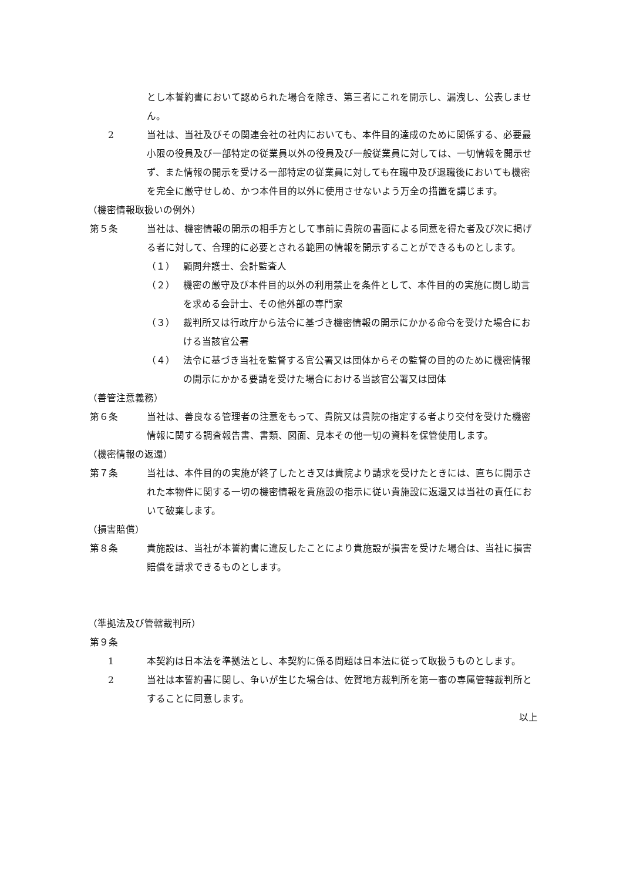とし本誓約書において認められた場合を除き、第三者にこれを開示し、漏洩し、公表しません。
2 当社は、当社及びその関連会社の社内においても、本件目的達成のために関係する、必要最小限の役員及び一部特定の従業員以外の役員及び一般従業員に対しては、一切情報を開示せず、また情報の開示を受ける一部特定の従業員に対しても在職中及び退職後においても機密を完全に厳守せしめ、かつ本件目的以外に使用させないよう万全の措置を講じます。
（機密情報取扱いの例外）
第５条 当社は、機密情報の開示の相手方として事前に貴院の書面による同意を得た者及び次に掲げる者に対して、合理的に必要とされる範囲の情報を開示することができるものとします。
（１） 顧問弁護士、会計監査人
（２） 機密の厳守及び本件目的以外の利用禁止を条件として、本件目的の実施に関し助言を求める会計士、その他外部の専門家
（３） 裁判所又は行政庁から法令に基づき機密情報の開示にかかる命令を受けた場合における当該官公署
（４） 法令に基づき当社を監督する官公署又は団体からその監督の目的のために機密情報の開示にかかる要請を受けた場合における当該官公署又は団体
（善管注意義務）
第６条 当社は、善良なる管理者の注意をもって、貴院又は貴院の指定する者より交付を受けた機密情報に関する調査報告書、書類、図面、見本その他一切の資料を保管使用します。
（機密情報の返還）
第７条 当社は、本件目的の実施が終了したとき又は貴院より請求を受けたときには、直ちに開示された本物件に関する一切の機密情報を貴施設の指示に従い貴施設に返還又は当社の責任において破棄します。
（損害賠償）
第８条 貴施設は、当社が本誓約書に違反したことにより貴施設が損害を受けた場合は、当社に損害賠償を請求できるものとします。
（準拠法及び管轄裁判所）
第９条
1 本契約は日本法を準拠法とし、本契約に係る問題は日本法に従って取扱うものとします。
2 当社は本誓約書に関し、争いが生じた場合は、佐賀地方裁判所を第一審の専属管轄裁判所とすることに同意します。
以上